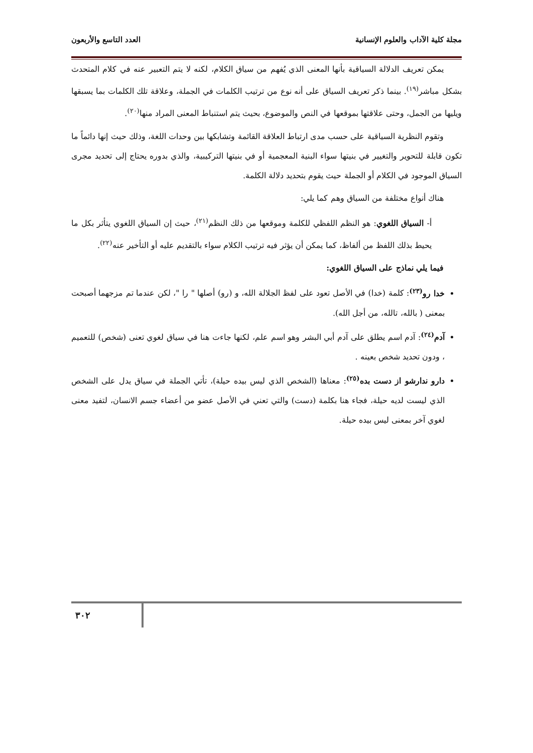مجلة كلية الآداب والعلوم الإنسانية العدد التاسع والأربعون
يمكن تعريف الدلالة السياقية بأنها المعنى الذي يُفهم من سياق الكلام، لكنه لا يتم التعبير عنه في كلام المتحدث بشكل مباشر<sup>(١٩)</sup>. بينما ذكر تعريف السياق على أنه نوع من ترتيب الكلمات في الجملة، وعلاقة تلك الكلمات بما يسبقها ويليها من الجمل، وحتى علاقتها بموقعها في النص والموضوع، بحيث يتم استنباط المعنى المراد منها<sup>(٢٠)</sup>.
وتقوم النظرية السياقية على حسب مدى ارتباط العلاقة القائمة وتشابكها بين وحدات اللغة، وذلك حيث إنها دائماً ما تكون قابلة للتحوير والتغيير في بنيتها سواء البنية المعجمية أو في بنيتها التركيبية، والذي بدوره يحتاج إلى تحديد مجرى السياق الموجود في الكلام أو الجملة حيث يقوم بتحديد دلالة الكلمة.
هناك أنواع مختلفة من السياق وهم كما يلي:
أ- السياق اللغوي: هو النظم اللفظي للكلمة وموقعها من ذلك النظم<sup>(٢١)</sup>، حيث إن السياق اللغوي يتأثر بكل ما يحيط بذلك اللفظ من ألفاظ، كما يمكن أن يؤثر فيه ترتيب الكلام سواء بالتقديم عليه أو التأخير عنه<sup>(٢٢)</sup>.
فيما يلي نماذج على السياق اللغوي:
خدا رو<sup>(٢٣)</sup>: كلمة (خدا) في الأصل تعود على لفظ الجلالة الله، و (رو) أصلها " را "، لكن عندما تم مزجهما أصبحت بمعنى ( بالله، تالله، من أجل الله).
آدم<sup>(٢٤)</sup>: آدم اسم يطلق على آدم أبي البشر وهو اسم علم، لكنها جاءت هنا في سياق لغوي تعنى (شخص) للتعميم ، ودون تحديد شخص بعينه .
دارو ندارشو از دست بده<sup>(٢٥)</sup>: معناها (الشخص الذي ليس بيده حيلة)، تأتي الجملة في سياق يدل على الشخص الذي ليست لديه حيلة، فجاء هنا بكلمة (دست) والتي تعني في الأصل عضو من أعضاء جسم الانسان، لتفيد معنى لغوي آخر بمعنى ليس بيده حيلة.
٣٠٢